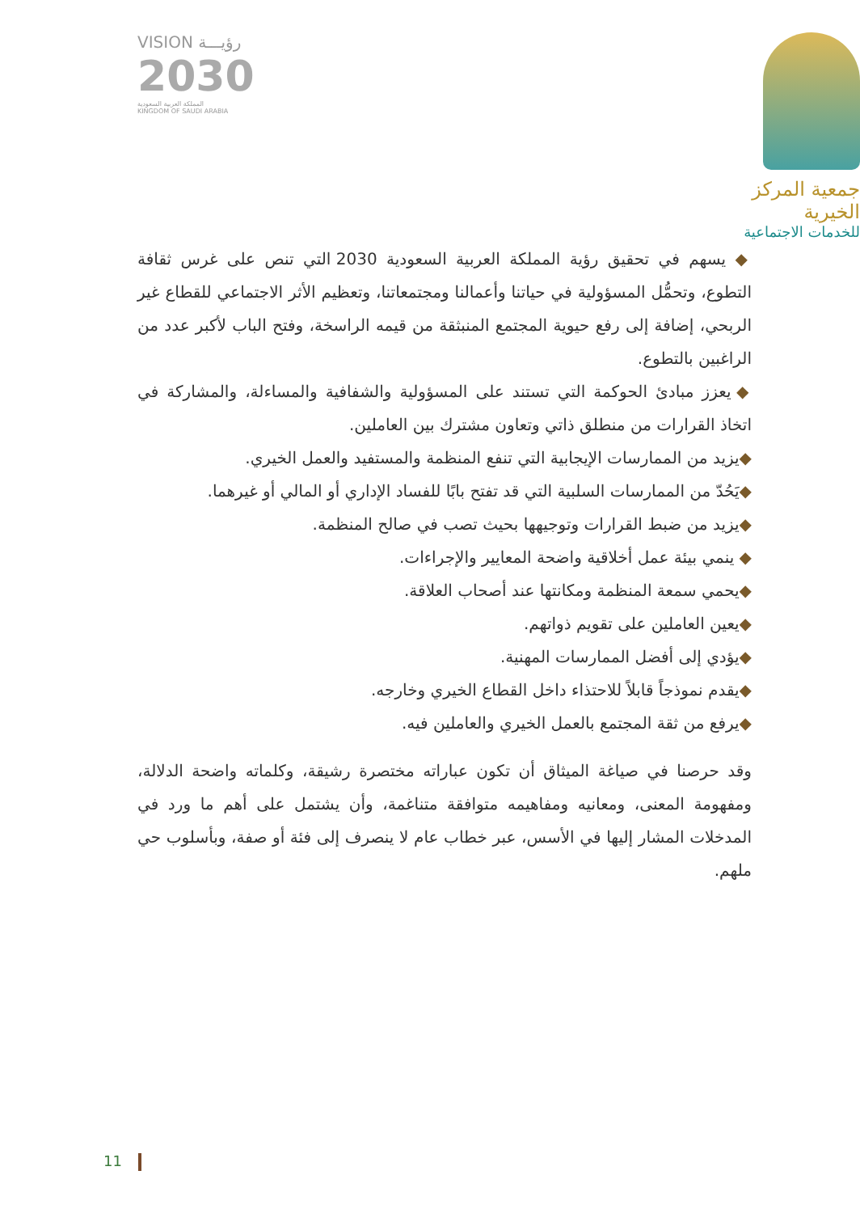VISION رؤيـــة
2030
المملكة العربية السعودية
KINGDOM OF SAUDI ARABIA
جمعية المركز الخيرية
للخدمات الاجتماعية
◆ يسهم في تحقيق رؤية المملكة العربية السعودية 2030 التي تنص على غرس ثقافة التطوع، وتحمُّل المسؤولية في حياتنا وأعمالنا ومجتمعاتنا، وتعظيم الأثر الاجتماعي للقطاع غير الربحي، إضافة إلى رفع حيوية المجتمع المنبثقة من قيمه الراسخة، وفتح الباب لأكبر عدد من الراغبين بالتطوع.
◆ يعزز مبادئ الحوكمة التي تستند على المسؤولية والشفافية والمساءلة، والمشاركة في اتخاذ القرارات من منطلق ذاتي وتعاون مشترك بين العاملين.
◆يزيد من الممارسات الإيجابية التي تنفع المنظمة والمستفيد والعمل الخيري.
◆يَحُدّ من الممارسات السلبية التي قد تفتح بابًا للفساد الإداري أو المالي أو غيرهما.
◆يزيد من ضبط القرارات وتوجيهها بحيث تصب في صالح المنظمة.
◆ ينمي بيئة عمل أخلاقية واضحة المعايير والإجراءات.
◆يحمي سمعة المنظمة ومكانتها عند أصحاب العلاقة.
◆يعين العاملين على تقويم ذواتهم.
◆يؤدي إلى أفضل الممارسات المهنية.
◆يقدم نموذجاً قابلاً للاحتذاء داخل القطاع الخيري وخارجه.
◆يرفع من ثقة المجتمع بالعمل الخيري والعاملين فيه.
وقد حرصنا في صياغة الميثاق أن تكون عباراته مختصرة رشيقة، وكلماته واضحة الدلالة، ومفهومة المعنى، ومعانيه ومفاهيمه متوافقة متناغمة، وأن يشتمل على أهم ما ورد في المدخلات المشار إليها في الأسس، عبر خطاب عام لا ينصرف إلى فئة أو صفة، وبأسلوب حي ملهم.
11